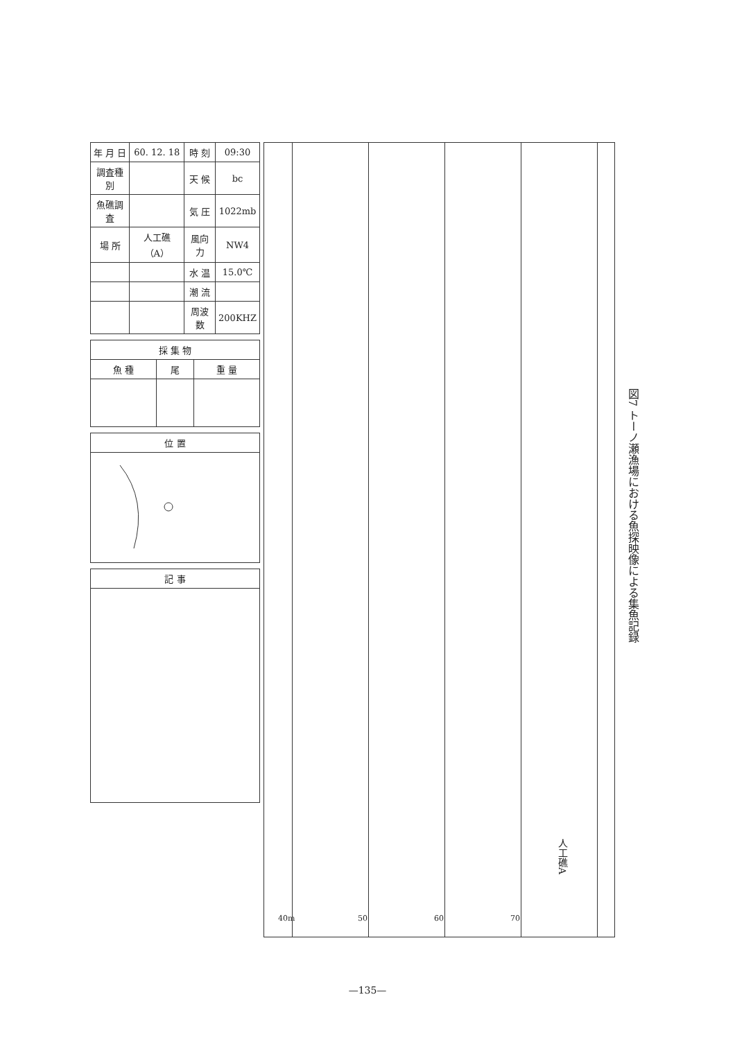| 年 月 日 | 60. 12. 18 | 時 刻 | 09:30 |
| 調査種別 | | 天 候 | bc |
| 魚礁調査 | | 気 圧 | 1022mb |
| 場 所 | 人工礁（A） | 風向力 | NW4 |
| | | 水 温 | 15.0℃ |
| | | 潮 流 | |
| | | 周波数 | 200KHZ |
| 採 集 物 | | |
| --- | --- | --- |
| 魚 種 | 尾 | 重 量 |
| 位 置 |
| --- |
| 記 事 |
| --- |
40m 50 60 70
人工礁A
図7 トーノ瀬漁場における魚探映像による集魚記録
—135—